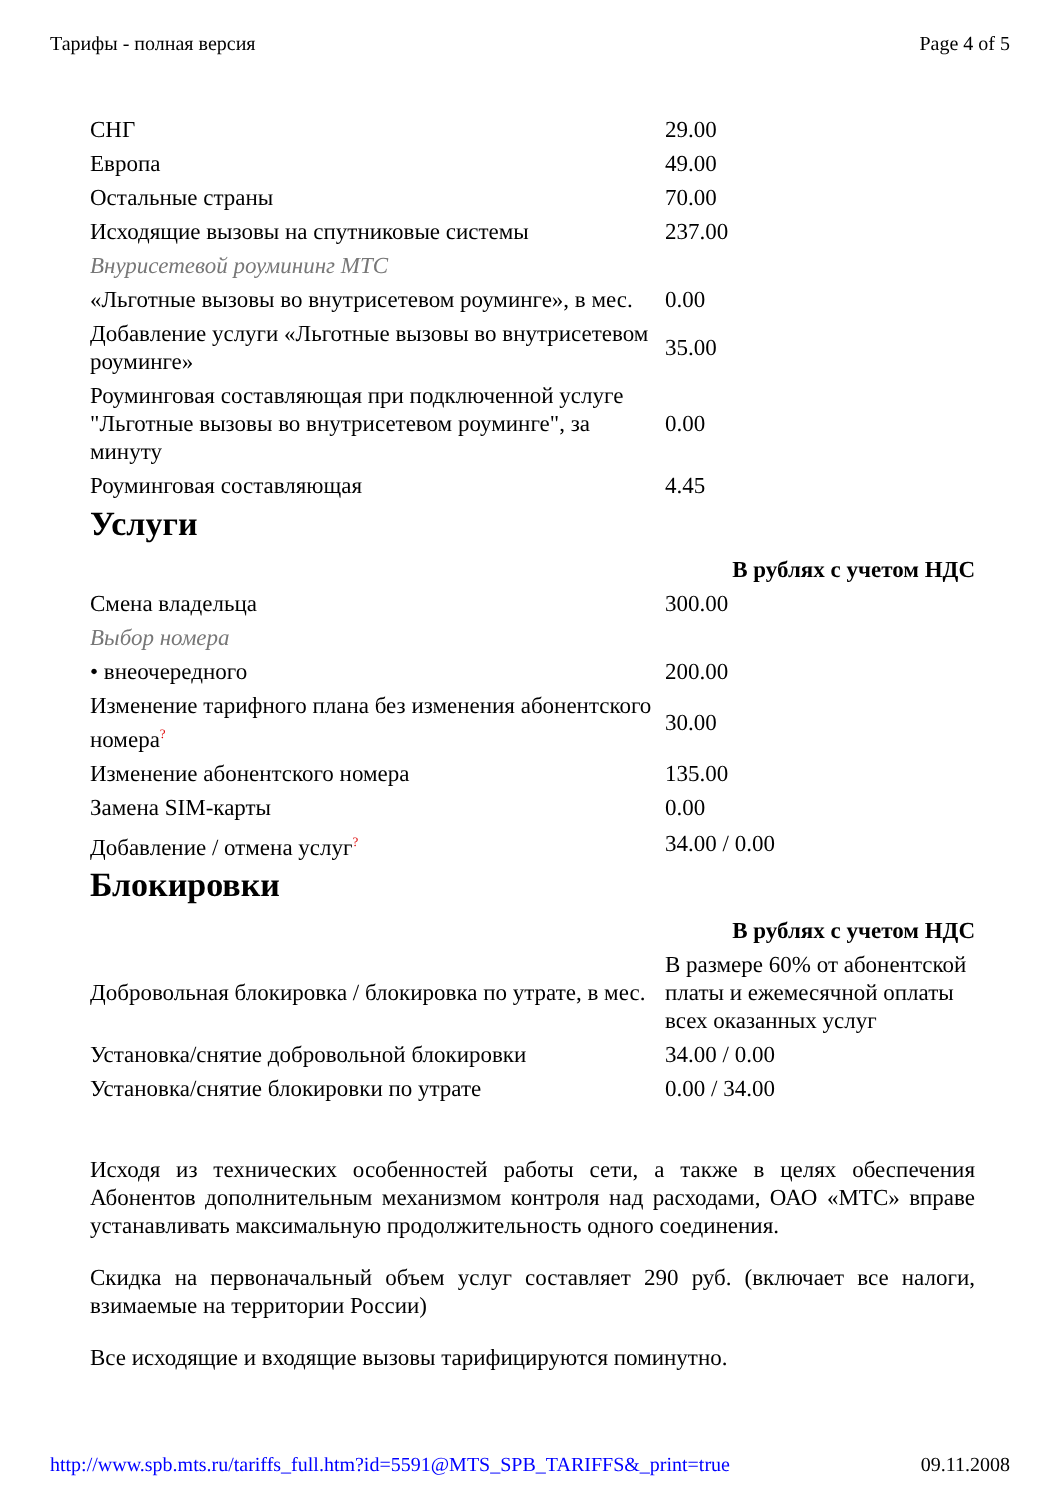Тарифы - полная версия Page 4 of 5
| СНГ | 29.00 |
| Европа | 49.00 |
| Остальные страны | 70.00 |
| Исходящие вызовы на спутниковые системы | 237.00 |
| Внурисетевой роумининг МТС | |
| «Льготные вызовы во внутрисетевом роуминге», в мес. | 0.00 |
| Добавление услуги «Льготные вызовы во внутрисетевом роуминге» | 35.00 |
| Роуминговая составляющая при подключенной услуге "Льготные вызовы во внутрисетевом роуминге", за минуту | 0.00 |
| Роуминговая составляющая | 4.45 |
Услуги
| | В рублях с учетом НДС |
| Смена владельца | 300.00 |
| Выбор номера | |
| • внеочередного | 200.00 |
| Изменение тарифного плана без изменения абонентского номера ? | 30.00 |
| Изменение абонентского номера | 135.00 |
| Замена SIM-карты | 0.00 |
| Добавление / отмена услуг ? | 34.00 / 0.00 |
Блокировки
| | В рублях с учетом НДС |
| Добровольная блокировка / блокировка по утрате, в мес. | В размере 60% от абонентской платы и ежемесячной оплаты всех оказанных услуг |
| Установка/снятие добровольной блокировки | 34.00 / 0.00 |
| Установка/снятие блокировки по утрате | 0.00 / 34.00 |
Исходя из технических особенностей работы сети, а также в целях обеспечения Абонентов дополнительным механизмом контроля над расходами, ОАО «МТС» вправе устанавливать максимальную продолжительность одного соединения.
Скидка на первоначальный объем услуг составляет 290 руб. (включает все налоги, взимаемые на территории России)
Все исходящие и входящие вызовы тарифицируются поминутно.
http://www.spb.mts.ru/tariffs_full.htm?id=5591@MTS_SPB_TARIFFS&_print=true 09.11.2008